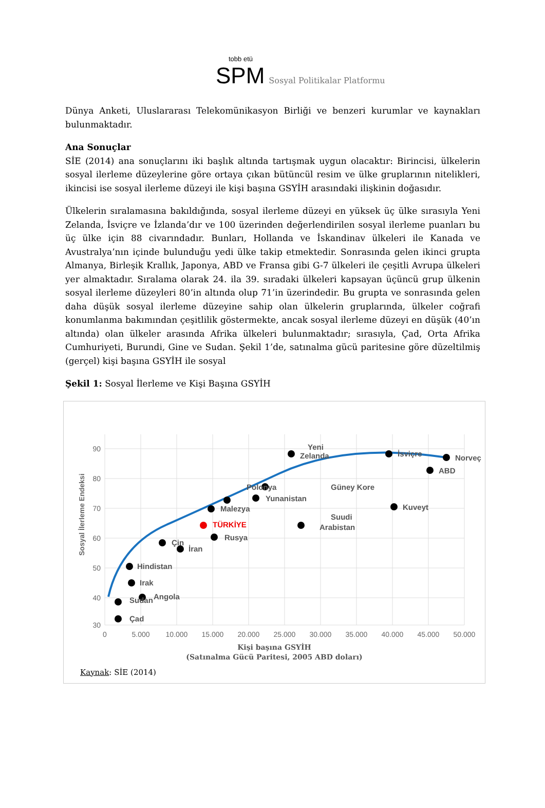tobb etü
SPM Sosyal Politikalar Platformu
Dünya Anketi, Uluslararası Telekomünikasyon Birliği ve benzeri kurumlar ve kaynakları bulunmaktadır.
Ana Sonuçlar
SİE (2014) ana sonuçlarını iki başlık altında tartışmak uygun olacaktır: Birincisi, ülkelerin sosyal ilerleme düzeylerine göre ortaya çıkan bütüncül resim ve ülke gruplarının nitelikleri, ikincisi ise sosyal ilerleme düzeyi ile kişi başına GSYİH arasındaki ilişkinin doğasıdır.
Ülkelerin sıralamasına bakıldığında, sosyal ilerleme düzeyi en yüksek üç ülke sırasıyla Yeni Zelanda, İsviçre ve İzlanda’dır ve 100 üzerinden değerlendirilen sosyal ilerleme puanları bu üç ülke için 88 civarındadır. Bunları, Hollanda ve İskandinav ülkeleri ile Kanada ve Avustralya’nın içinde bulunduğu yedi ülke takip etmektedir. Sonrasında gelen ikinci grupta Almanya, Birleşik Krallık, Japonya, ABD ve Fransa gibi G-7 ülkeleri ile çeşitli Avrupa ülkeleri yer almaktadır. Sıralama olarak 24. ila 39. sıradaki ülkeleri kapsayan üçüncü grup ülkenin sosyal ilerleme düzeyleri 80’in altında olup 71’in üzerindedir. Bu grupta ve sonrasında gelen daha düşük sosyal ilerleme düzeyine sahip olan ülkelerin gruplarında, ülkeler coğrafi konumlanma bakımından çeşitlilik göstermekte, ancak sosyal ilerleme düzeyi en düşük (40’ın altında) olan ülkeler arasında Afrika ülkeleri bulunmaktadır; sırasıyla, Çad, Orta Afrika Cumhuriyeti, Burundi, Gine ve Sudan. Şekil 1’de, satınalma gücü paritesine göre düzeltilmiş (gerçel) kişi başına GSYİH ile sosyal
Şekil 1: Sosyal İlerleme ve Kişi Başına GSYİH
90
80
70
60
50
40
30
0
5.000
10.000
15.000
20.000
25.000
30.000
35.000
40.000
45.000
50.000
Sosyal İlerleme Endeksi
Yeni
Zelanda
İsviçre
Norveç
ABD
Polonya
Güney Kore
Yunanistan
Malezya
Kuveyt
Suudi
Arabistan
Rusya
Çin
İran
Hindistan
Irak
Angola
Sudan
Çad
TÜRKİYE
Kişi başına GSYİH
(Satınalma Gücü Paritesi, 2005 ABD doları)
Kaynak: SİE (2014)